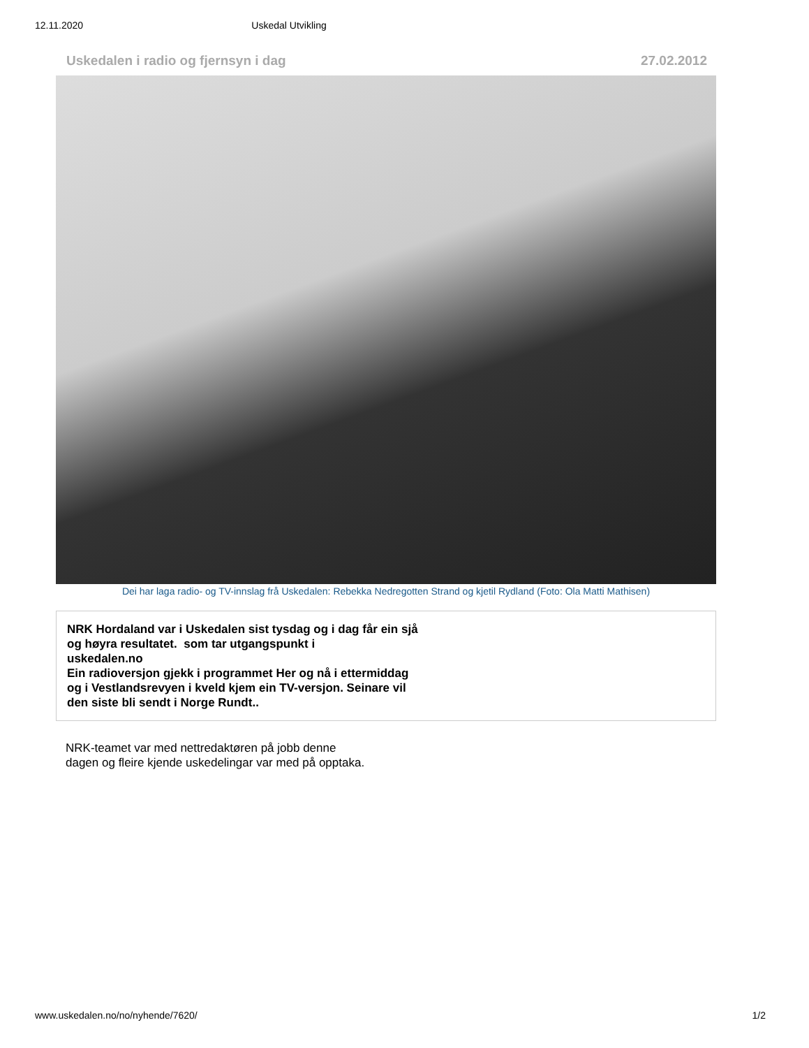12.11.2020 Uskedal Utvikling
Uskedalen i radio og fjernsyn i dag 27.02.2012
Dei har laga radio- og TV-innslag frå Uskedalen: Rebekka Nedregotten Strand og kjetil Rydland (Foto: Ola Matti Mathisen)
NRK Hordaland var i Uskedalen sist tysdag og i dag får ein sjå
og høyra resultatet. som tar utgangspunkt i
uskedalen.no
Ein radioversjon gjekk i programmet Her og nå i ettermiddag
og i Vestlandsrevyen i kveld kjem ein TV-versjon. Seinare vil
den siste bli sendt i Norge Rundt..
NRK-teamet var med nettredaktøren på jobb denne
dagen og fleire kjende uskedelingar var med på opptaka.
www.uskedalen.no/no/nyhende/7620/ 1/2